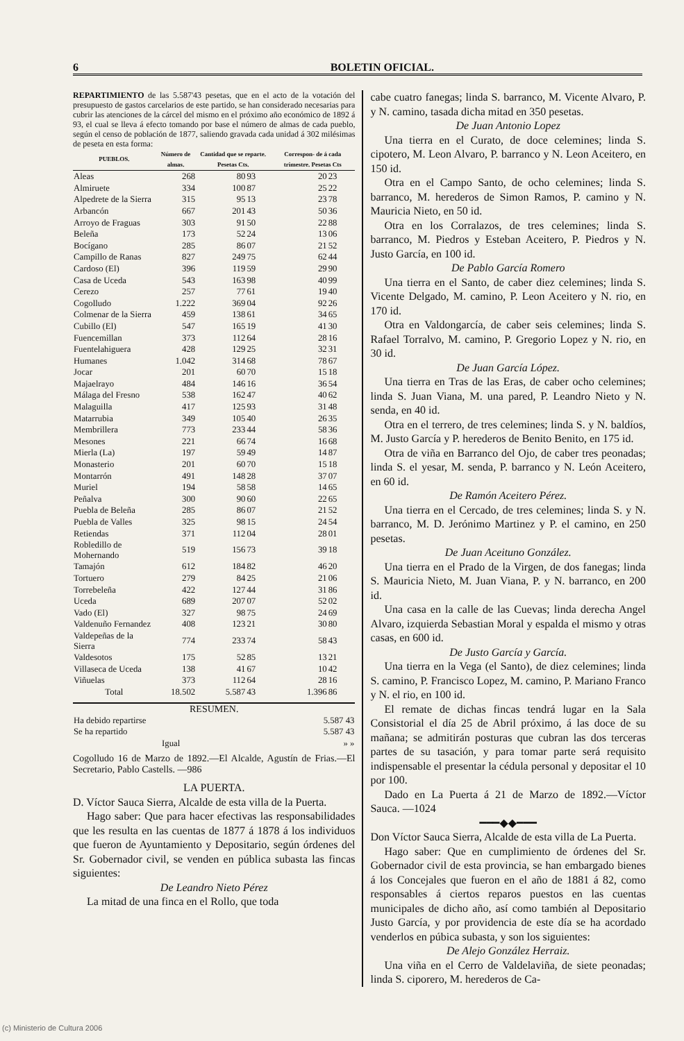6 BOLETIN OFICIAL.
REPARTIMIENTO de las 5.587'43 pesetas, que en el acto de la votación del presupuesto de gastos carcelarios de este partido, se han considerado necesarias para cubrir las atenciones de la cárcel del mismo en el próximo año económico de 1892 á 93, el cual se lleva á efecto tomando por base el número de almas de cada pueblo, según el censo de población de 1877, saliendo gravada cada unidad á 302 milésimas de peseta en esta forma:
| PUEBLOS. | Número de almas. | Cantidad que se reparte. Pesetas Cts. | | Correspon- de á cada trimestre. Pesetas Cts | |
| --- | --- | --- | --- | --- | --- |
| Aleas | 268 | 80 | 93 | 20 | 23 |
| Almiruete | 334 | 100 | 87 | 25 | 22 |
| Alpedrete de la Sierra | 315 | 95 | 13 | 23 | 78 |
| Arbancón | 667 | 201 | 43 | 50 | 36 |
| Arroyo de Fraguas | 303 | 91 | 50 | 22 | 88 |
| Beleña | 173 | 52 | 24 | 13 | 06 |
| Bocígano | 285 | 86 | 07 | 21 | 52 |
| Campillo de Ranas | 827 | 249 | 75 | 62 | 44 |
| Cardoso (El) | 396 | 119 | 59 | 29 | 90 |
| Casa de Uceda | 543 | 163 | 98 | 40 | 99 |
| Cerezo | 257 | 77 | 61 | 19 | 40 |
| Cogolludo | 1.222 | 369 | 04 | 92 | 26 |
| Colmenar de la Sierra | 459 | 138 | 61 | 34 | 65 |
| Cubillo (El) | 547 | 165 | 19 | 41 | 30 |
| Fuencemillan | 373 | 112 | 64 | 28 | 16 |
| Fuentelahiguera | 428 | 129 | 25 | 32 | 31 |
| Humanes | 1.042 | 314 | 68 | 78 | 67 |
| Jocar | 201 | 60 | 70 | 15 | 18 |
| Majaelrayo | 484 | 146 | 16 | 36 | 54 |
| Málaga del Fresno | 538 | 162 | 47 | 40 | 62 |
| Malaguilla | 417 | 125 | 93 | 31 | 48 |
| Matarrubia | 349 | 105 | 40 | 26 | 35 |
| Membrillera | 773 | 233 | 44 | 58 | 36 |
| Mesones | 221 | 66 | 74 | 16 | 68 |
| Mierla (La) | 197 | 59 | 49 | 14 | 87 |
| Monasterio | 201 | 60 | 70 | 15 | 18 |
| Montarrón | 491 | 148 | 28 | 37 | 07 |
| Muriel | 194 | 58 | 58 | 14 | 65 |
| Peñalva | 300 | 90 | 60 | 22 | 65 |
| Puebla de Beleña | 285 | 86 | 07 | 21 | 52 |
| Puebla de Valles | 325 | 98 | 15 | 24 | 54 |
| Retiendas | 371 | 112 | 04 | 28 | 01 |
| Robledillo de Mohernando | 519 | 156 | 73 | 39 | 18 |
| Tamajón | 612 | 184 | 82 | 46 | 20 |
| Tortuero | 279 | 84 | 25 | 21 | 06 |
| Torrebeleña | 422 | 127 | 44 | 31 | 86 |
| Uceda | 689 | 207 | 07 | 52 | 02 |
| Vado (El) | 327 | 98 | 75 | 24 | 69 |
| Valdenuño Fernandez | 408 | 123 | 21 | 30 | 80 |
| Valdepeñas de la Sierra | 774 | 233 | 74 | 58 | 43 |
| Valdesotos | 175 | 52 | 85 | 13 | 21 |
| Villaseca de Uceda | 138 | 41 | 67 | 10 | 42 |
| Viñuelas | 373 | 112 | 64 | 28 | 16 |
| Total | 18.502 | 5.587 | 43 | 1.396 | 86 |
RESUMEN.
| Ha debido repartirse | 5.587 43 |
| Se ha repartido | 5.587 43 |
| Igual | » » |
Cogolludo 16 de Marzo de 1892.—El Alcalde, Agustín de Frias.—El Secretario, Pablo Castells. —986
LA PUERTA.
D. Víctor Sauca Sierra, Alcalde de esta villa de la Puerta.
Hago saber: Que para hacer efectivas las responsabilidades que les resulta en las cuentas de 1877 á 1878 á los individuos que fueron de Ayuntamiento y Depositario, según órdenes del Sr. Gobernador civil, se venden en pública subasta las fincas siguientes:
De Leandro Nieto Pérez
La mitad de una finca en el Rollo, que toda
cabe cuatro fanegas; linda S. barranco, M. Vicente Alvaro, P. y N. camino, tasada dicha mitad en 350 pesetas.
De Juan Antonio Lopez
Una tierra en el Curato, de doce celemines; linda S. cipotero, M. Leon Alvaro, P. barranco y N. Leon Aceitero, en 150 id.
Otra en el Campo Santo, de ocho celemines; linda S. barranco, M. herederos de Simon Ramos, P. camino y N. Mauricia Nieto, en 50 id.
Otra en los Corralazos, de tres celemines; linda S. barranco, M. Piedros y Esteban Aceitero, P. Piedros y N. Justo García, en 100 id.
De Pablo García Romero
Una tierra en el Santo, de caber diez celemines; linda S. Vicente Delgado, M. camino, P. Leon Aceitero y N. rio, en 170 id.
Otra en Valdongarcía, de caber seis celemines; linda S. Rafael Torralvo, M. camino, P. Gregorio Lopez y N. rio, en 30 id.
De Juan García López.
Una tierra en Tras de las Eras, de caber ocho celemines; linda S. Juan Viana, M. una pared, P. Leandro Nieto y N. senda, en 40 id.
Otra en el terrero, de tres celemines; linda S. y N. baldíos, M. Justo García y P. herederos de Benito Benito, en 175 id.
Otra de viña en Barranco del Ojo, de caber tres peonadas; linda S. el yesar, M. senda, P. barranco y N. León Aceitero, en 60 id.
De Ramón Aceitero Pérez.
Una tierra en el Cercado, de tres celemines; linda S. y N. barranco, M. D. Jerónimo Martinez y P. el camino, en 250 pesetas.
De Juan Aceituno González.
Una tierra en el Prado de la Virgen, de dos fanegas; linda S. Mauricia Nieto, M. Juan Viana, P. y N. barranco, en 200 id.
Una casa en la calle de las Cuevas; linda derecha Angel Alvaro, izquierda Sebastian Moral y espalda el mismo y otras casas, en 600 id.
De Justo García y García.
Una tierra en la Vega (el Santo), de diez celemines; linda S. camino, P. Francisco Lopez, M. camino, P. Mariano Franco y N. el rio, en 100 id.
El remate de dichas fincas tendrá lugar en la Sala Consistorial el día 25 de Abril próximo, á las doce de su mañana; se admitirán posturas que cubran las dos terceras partes de su tasación, y para tomar parte será requisito indispensable el presentar la cédula personal y depositar el 10 por 100.
Dado en La Puerta á 21 de Marzo de 1892.—Víctor Sauca. —1024
━━━◆◆━━━
Don Víctor Sauca Sierra, Alcalde de esta villa de La Puerta.
Hago saber: Que en cumplimiento de órdenes del Sr. Gobernador civil de esta provincia, se han embargado bienes á los Concejales que fueron en el año de 1881 á 82, como responsables á ciertos reparos puestos en las cuentas municipales de dicho año, así como también al Depositario Justo García, y por providencia de este día se ha acordado venderlos en púbica subasta, y son los siguientes:
De Alejo González Herraiz.
Una viña en el Cerro de Valdelaviña, de siete peonadas; linda S. ciporero, M. herederos de Ca-
(c) Ministerio de Cultura 2006